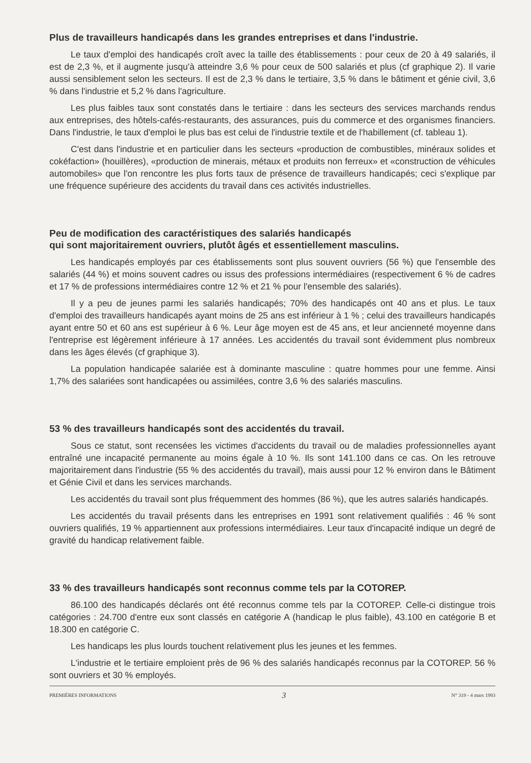Plus de travailleurs handicapés dans les grandes entreprises et dans l'industrie.
Le taux d'emploi des handicapés croît avec la taille des établissements : pour ceux de 20 à 49 salariés, il est de 2,3 %, et il augmente jusqu'à atteindre 3,6 % pour ceux de 500 salariés et plus (cf graphique 2). Il varie aussi sensiblement selon les secteurs. Il est de 2,3 % dans le tertiaire, 3,5 % dans le bâtiment et génie civil, 3,6 % dans l'industrie et 5,2 % dans l'agriculture.
Les plus faibles taux sont constatés dans le tertiaire : dans les secteurs des services marchands rendus aux entreprises, des hôtels-cafés-restaurants, des assurances, puis du commerce et des organismes financiers. Dans l'industrie, le taux d'emploi le plus bas est celui de l'industrie textile et de l'habillement (cf. tableau 1).
C'est dans l'industrie et en particulier dans les secteurs «production de combustibles, minéraux solides et cokéfaction» (houillères), «production de minerais, métaux et produits non ferreux» et «construction de véhicules automobiles» que l'on rencontre les plus forts taux de présence de travailleurs handicapés; ceci s'explique par une fréquence supérieure des accidents du travail dans ces activités industrielles.
Peu de modification des caractéristiques des salariés handicapés
qui sont majoritairement ouvriers, plutôt âgés et essentiellement masculins.
Les handicapés employés par ces établissements sont plus souvent ouvriers (56 %) que l'ensemble des salariés (44 %) et moins souvent cadres ou issus des professions intermédiaires (respectivement 6 % de cadres et 17 % de professions intermédiaires contre 12 % et 21 % pour l'ensemble des salariés).
Il y a peu de jeunes parmi les salariés handicapés; 70% des handicapés ont 40 ans et plus. Le taux d'emploi des travailleurs handicapés ayant moins de 25 ans est inférieur à 1 % ; celui des travailleurs handicapés ayant entre 50 et 60 ans est supérieur à 6 %. Leur âge moyen est de 45 ans, et leur ancienneté moyenne dans l'entreprise est légèrement inférieure à 17 années. Les accidentés du travail sont évidemment plus nombreux dans les âges élevés (cf graphique 3).
La population handicapée salariée est à dominante masculine : quatre hommes pour une femme. Ainsi 1,7% des salariées sont handicapées ou assimilées, contre 3,6 % des salariés masculins.
53 % des travailleurs handicapés sont des accidentés du travail.
Sous ce statut, sont recensées les victimes d'accidents du travail ou de maladies professionnelles ayant entraîné une incapacité permanente au moins égale à 10 %. Ils sont 141.100 dans ce cas. On les retrouve majoritairement dans l'industrie (55 % des accidentés du travail), mais aussi pour 12 % environ dans le Bâtiment et Génie Civil et dans les services marchands.
Les accidentés du travail sont plus fréquemment des hommes (86 %), que les autres salariés handicapés.
Les accidentés du travail présents dans les entreprises en 1991 sont relativement qualifiés : 46 % sont ouvriers qualifiés, 19 % appartiennent aux professions intermédiaires. Leur taux d'incapacité indique un degré de gravité du handicap relativement faible.
33 % des travailleurs handicapés sont reconnus comme tels par la COTOREP.
86.100 des handicapés déclarés ont été reconnus comme tels par la COTOREP. Celle-ci distingue trois catégories : 24.700 d'entre eux sont classés en catégorie A (handicap le plus faible), 43.100 en catégorie B et 18.300 en catégorie C.
Les handicaps les plus lourds touchent relativement plus les jeunes et les femmes.
L'industrie et le tertiaire emploient près de 96 % des salariés handicapés reconnus par la COTOREP. 56 % sont ouvriers et 30 % employés.
PREMIÈRES INFORMATIONS 3 N° 319 - 4 mars 1993